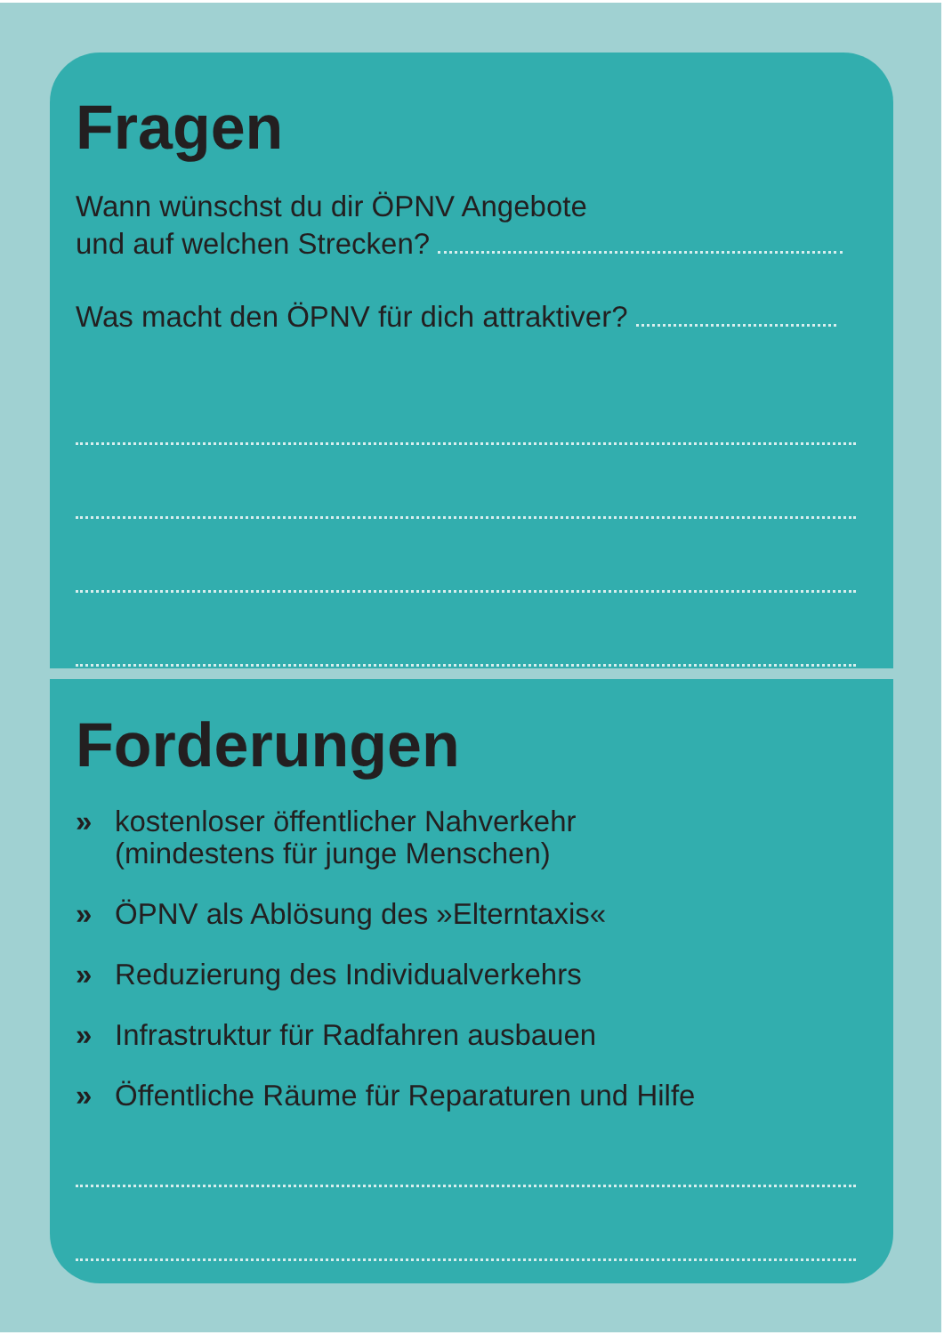Fragen
Wann wünschst du dir ÖPNV Angebote
und auf welchen Strecken?
Was macht den ÖPNV für dich attraktiver?
Forderungen
» kostenloser öffentlicher Nahverkehr
(mindestens für junge Menschen)
» ÖPNV als Ablösung des »Elterntaxis«
» Reduzierung des Individualverkehrs
» Infrastruktur für Radfahren ausbauen
» Öffentliche Räume für Reparaturen und Hilfe